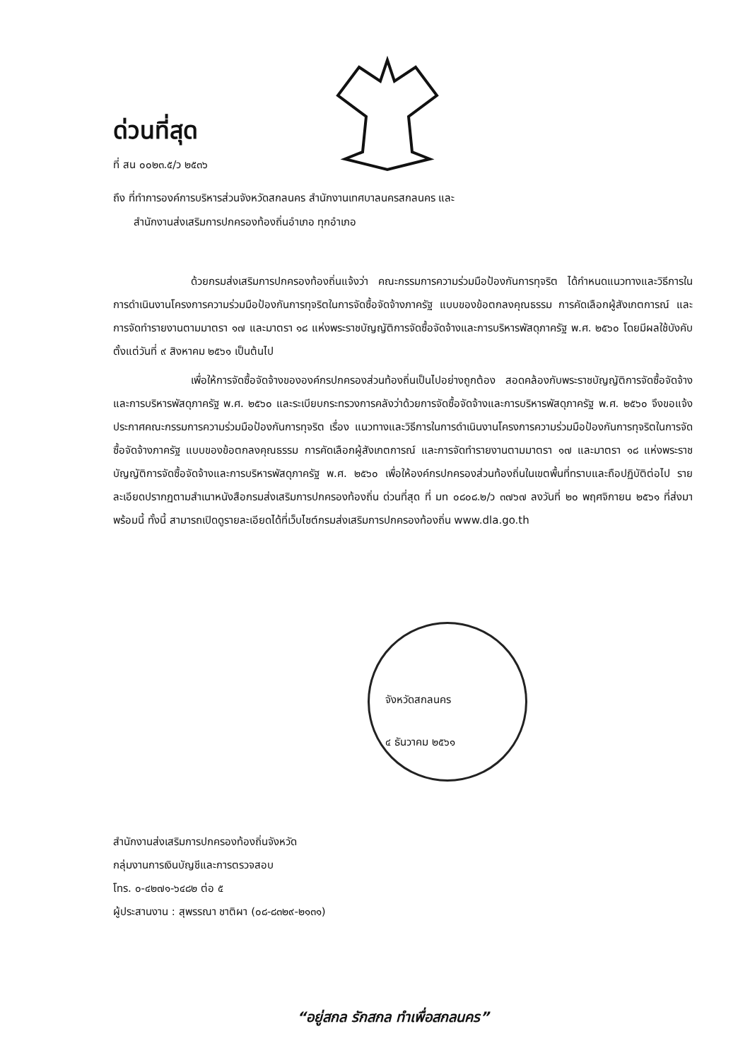ด่วนที่สุด
ที่ สน ๐๐๒๓.๕/ว ๒๕๓๖
ถึง ที่ทำการองค์การบริหารส่วนจังหวัดสกลนคร สำนักงานเทศบาลนครสกลนคร และ
สำนักงานส่งเสริมการปกครองท้องถิ่นอำเภอ ทุกอำเภอ
ด้วยกรมส่งเสริมการปกครองท้องถิ่นแจ้งว่า คณะกรรมการความร่วมมือป้องกันการทุจริต ได้กำหนดแนวทางและวิธีการในการดำเนินงานโครงการความร่วมมือป้องกันการทุจริตในการจัดซื้อจัดจ้างภาครัฐ แบบของข้อตกลงคุณธรรม การคัดเลือกผู้สังเกตการณ์ และการจัดทำรายงานตามมาตรา ๑๗ และมาตรา ๑๘ แห่งพระราชบัญญัติการจัดซื้อจัดจ้างและการบริหารพัสดุภาครัฐ พ.ศ. ๒๕๖๐ โดยมีผลใช้บังคับตั้งแต่วันที่ ๙ สิงหาคม ๒๕๖๑ เป็นต้นไป
เพื่อให้การจัดซื้อจัดจ้างขององค์กรปกครองส่วนท้องถิ่นเป็นไปอย่างถูกต้อง สอดคล้องกับพระราชบัญญัติการจัดซื้อจัดจ้างและการบริหารพัสดุภาครัฐ พ.ศ. ๒๕๖๐ และระเบียบกระทรวงการคลังว่าด้วยการจัดซื้อจัดจ้างและการบริหารพัสดุภาครัฐ พ.ศ. ๒๕๖๐ จึงขอแจ้งประกาศคณะกรรมการความร่วมมือป้องกันการทุจริต เรื่อง แนวทางและวิธีการในการดำเนินงานโครงการความร่วมมือป้องกันการทุจริตในการจัดซื้อจัดจ้างภาครัฐ แบบของข้อตกลงคุณธรรม การคัดเลือกผู้สังเกตการณ์ และการจัดทำรายงานตามมาตรา ๑๗ และมาตรา ๑๘ แห่งพระราชบัญญัติการจัดซื้อจัดจ้างและการบริหารพัสดุภาครัฐ พ.ศ. ๒๕๖๐ เพื่อให้องค์กรปกครองส่วนท้องถิ่นในเขตพื้นที่ทราบและถือปฏิบัติต่อไป รายละเอียดปรากฏตามสำเนาหนังสือกรมส่งเสริมการปกครองท้องถิ่น ด่วนที่สุด ที่ มท ๐๘๐๘.๒/ว ๓๗๖๗ ลงวันที่ ๒๐ พฤศจิกายน ๒๕๖๑ ที่ส่งมาพร้อมนี้ ทั้งนี้ สามารถเปิดดูรายละเอียดได้ที่เว็บไซต์กรมส่งเสริมการปกครองท้องถิ่น www.dla.go.th
จังหวัดสกลนคร
๔ ธันวาคม ๒๕๖๑
สำนักงานส่งเสริมการปกครองท้องถิ่นจังหวัด
กลุ่มงานการเงินบัญชีและการตรวจสอบ
โทร. ๐-๔๒๗๑-๖๔๘๒ ต่อ ๕
ผู้ประสานงาน : สุพรรณา ชาติผา (๐๘-๘๓๒๙-๒๑๓๑)
“อยู่สกล รักสกล ทำเพื่อสกลนคร”